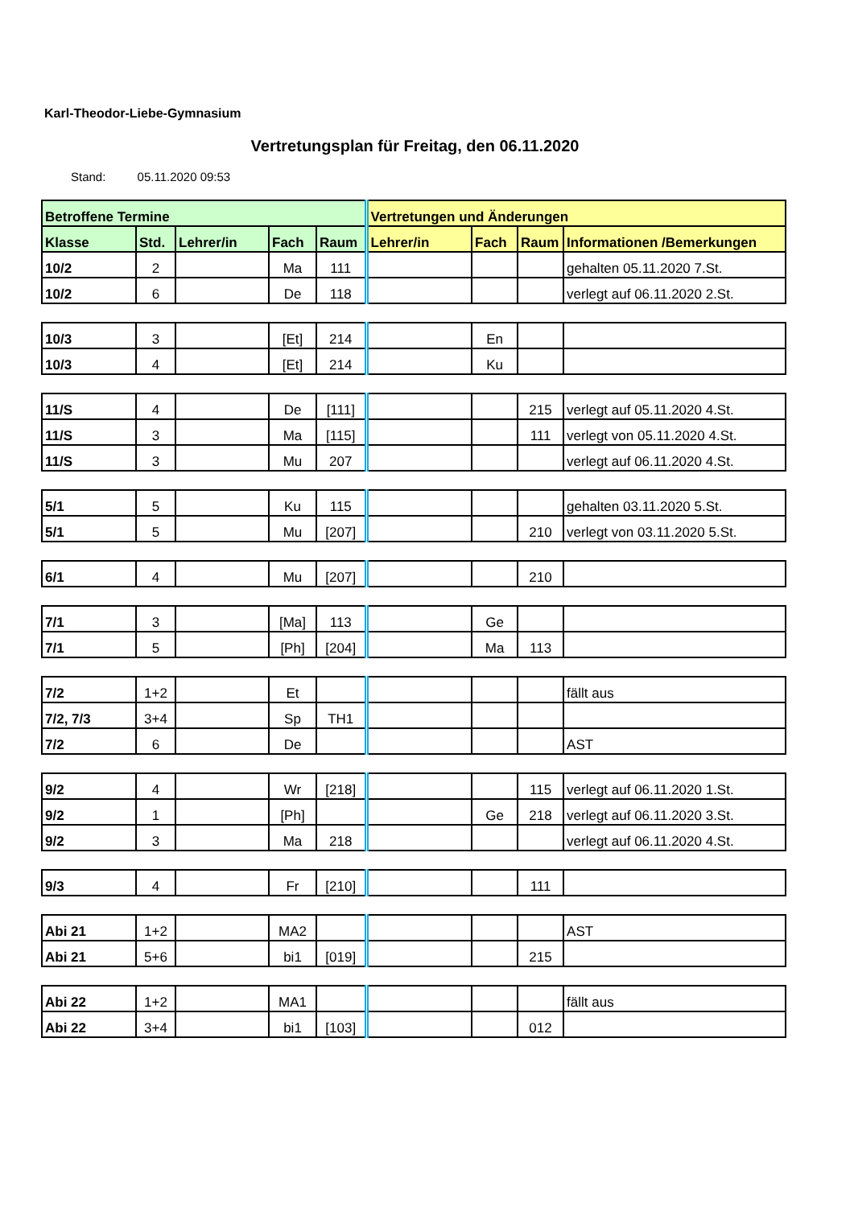Karl-Theodor-Liebe-Gymnasium
Vertretungsplan für Freitag, den 06.11.2020
Stand: 05.11.2020 09:53
| Betroffene Termine | | | | | Vertretungen und Änderungen | | | |
| --- | --- | --- | --- | --- | --- | --- | --- | --- |
| Klasse | Std. | Lehrer/in | Fach | Raum | Lehrer/in | Fach | Raum | Informationen /Bemerkungen |
| 10/2 | 2 | | Ma | 111 | | | | gehalten 05.11.2020 7.St. |
| 10/2 | 6 | | De | 118 | | | | verlegt auf 06.11.2020 2.St. |
| 10/3 | 3 | | [Et] | 214 | | En | | |
| 10/3 | 4 | | [Et] | 214 | | Ku | | |
| 11/S | 4 | | De | [111] | | | 215 | verlegt auf 05.11.2020 4.St. |
| 11/S | 3 | | Ma | [115] | | | 111 | verlegt von 05.11.2020 4.St. |
| 11/S | 3 | | Mu | 207 | | | | verlegt auf 06.11.2020 4.St. |
| 5/1 | 5 | | Ku | 115 | | | | gehalten 03.11.2020 5.St. |
| 5/1 | 5 | | Mu | [207] | | | 210 | verlegt von 03.11.2020 5.St. |
| 6/1 | 4 | | Mu | [207] | | | 210 | |
| 7/1 | 3 | | [Ma] | 113 | | Ge | | |
| 7/1 | 5 | | [Ph] | [204] | | Ma | 113 | |
| 7/2 | 1+2 | | Et | | | | | fällt aus |
| 7/2, 7/3 | 3+4 | | Sp | TH1 | | | | |
| 7/2 | 6 | | De | | | | | AST |
| 9/2 | 4 | | Wr | [218] | | | 115 | verlegt auf 06.11.2020 1.St. |
| 9/2 | 1 | | [Ph] | | | Ge | 218 | verlegt auf 06.11.2020 3.St. |
| 9/2 | 3 | | Ma | 218 | | | | verlegt auf 06.11.2020 4.St. |
| 9/3 | 4 | | Fr | [210] | | | 111 | |
| Abi 21 | 1+2 | | MA2 | | | | | AST |
| Abi 21 | 5+6 | | bi1 | [019] | | | 215 | |
| Abi 22 | 1+2 | | MA1 | | | | | fällt aus |
| Abi 22 | 3+4 | | bi1 | [103] | | | 012 | |